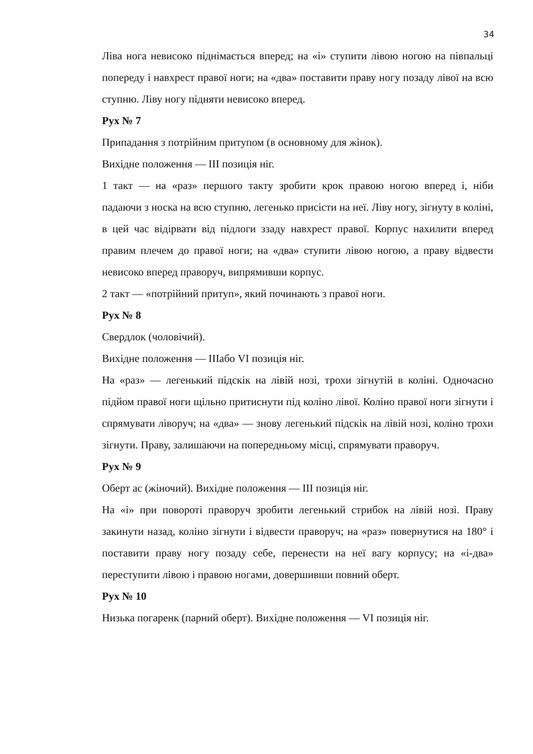34
Ліва нога невисоко піднімається вперед; на «і» ступити лівою ногою на півпальці попереду і навхрест правої ноги; на «два» поставити праву ногу позаду лівої на всю ступню. Ліву ногу підняти невисоко вперед.
Рух № 7
Припадання з потрійним притупом (в основному для жінок).
Вихідне положення — III позиція ніг.
1 такт — на «раз» першого такту зробити крок правою ногою вперед і, ніби падаючи з носка на всю ступню, легенько присісти на неї. Ліву ногу, зігнуту в коліні, в цей час відірвати від підлоги ззаду навхрест правої. Корпус нахилити вперед правим плечем до правої ноги; на «два» ступити лівою ногою, а праву відвести невисоко вперед праворуч, випрямивши корпус.
2 такт — «потрійний притуп», який починають з правої ноги.
Рух № 8
Свердлок (чоловічий).
Вихідне положення — IIIабо VI позиція ніг.
На «раз» — легенький підскік на лівій нозі, трохи зігнутій в коліні. Одночасно підйом правої ноги щільно притиснути під коліно лівої. Коліно правої ноги зігнути і спрямувати ліворуч; на «два» — знову легенький підскік на лівій нозі, коліно трохи зігнути. Праву, залишаючи на попередньому місці, спрямувати праворуч.
Рух № 9
Оберт ас (жіночий). Вихідне положення — III позиція ніг.
На «і» при повороті праворуч зробити легенький стрибок на лівій нозі. Праву закинути назад, коліно зігнути і відвести праворуч; на «раз» повернутися на 180° і поставити праву ногу позаду себе, перенести на неї вагу корпусу; на «і-два» переступити лівою і правою ногами, довершивши повний оберт.
Рух № 10
Низька погаренк (парний оберт). Вихідне положення — VI позиція ніг.